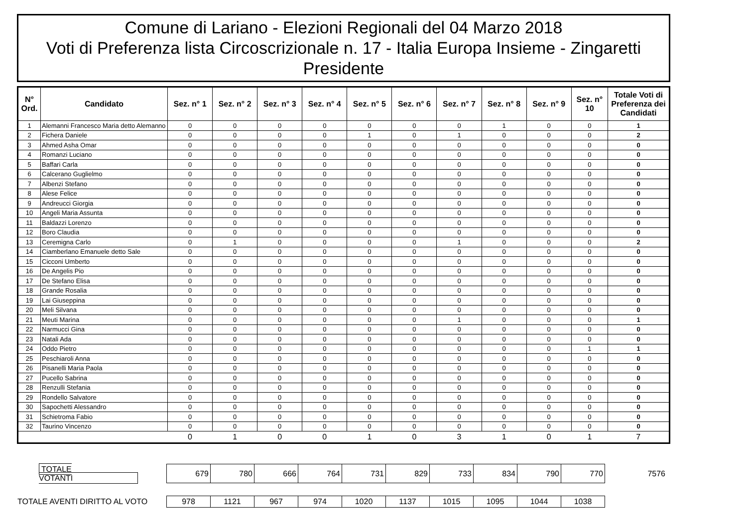Comune di Lariano - Elezioni Regionali del 04 Marzo 2018
Voti di Preferenza lista Circoscrizionale n. 17 - Italia Europa Insieme - Zingaretti
Presidente
| N° Ord. | Candidato | Sez. n° 1 | Sez. n° 2 | Sez. n° 3 | Sez. n° 4 | Sez. n° 5 | Sez. n° 6 | Sez. n° 7 | Sez. n° 8 | Sez. n° 9 | Sez. n° 10 | Totale Voti di Preferenza dei Candidati |
| --- | --- | --- | --- | --- | --- | --- | --- | --- | --- | --- | --- | --- |
| 1 | Alemanni Francesco Maria detto Alemanno | 0 | 0 | 0 | 0 | 0 | 0 | 0 | 1 | 0 | 0 | 1 |
| 2 | Fichera Daniele | 0 | 0 | 0 | 0 | 1 | 0 | 1 | 0 | 0 | 0 | 2 |
| 3 | Ahmed Asha Omar | 0 | 0 | 0 | 0 | 0 | 0 | 0 | 0 | 0 | 0 | 0 |
| 4 | Romanzi Luciano | 0 | 0 | 0 | 0 | 0 | 0 | 0 | 0 | 0 | 0 | 0 |
| 5 | Baffari Carla | 0 | 0 | 0 | 0 | 0 | 0 | 0 | 0 | 0 | 0 | 0 |
| 6 | Calcerano Guglielmo | 0 | 0 | 0 | 0 | 0 | 0 | 0 | 0 | 0 | 0 | 0 |
| 7 | Albenzi Stefano | 0 | 0 | 0 | 0 | 0 | 0 | 0 | 0 | 0 | 0 | 0 |
| 8 | Alese Felice | 0 | 0 | 0 | 0 | 0 | 0 | 0 | 0 | 0 | 0 | 0 |
| 9 | Andreucci Giorgia | 0 | 0 | 0 | 0 | 0 | 0 | 0 | 0 | 0 | 0 | 0 |
| 10 | Angeli Maria Assunta | 0 | 0 | 0 | 0 | 0 | 0 | 0 | 0 | 0 | 0 | 0 |
| 11 | Baldazzi Lorenzo | 0 | 0 | 0 | 0 | 0 | 0 | 0 | 0 | 0 | 0 | 0 |
| 12 | Boro Claudia | 0 | 0 | 0 | 0 | 0 | 0 | 0 | 0 | 0 | 0 | 0 |
| 13 | Ceremigna Carlo | 0 | 1 | 0 | 0 | 0 | 0 | 1 | 0 | 0 | 0 | 2 |
| 14 | Ciamberlano Emanuele detto Sale | 0 | 0 | 0 | 0 | 0 | 0 | 0 | 0 | 0 | 0 | 0 |
| 15 | Cicconi Umberto | 0 | 0 | 0 | 0 | 0 | 0 | 0 | 0 | 0 | 0 | 0 |
| 16 | De Angelis Pio | 0 | 0 | 0 | 0 | 0 | 0 | 0 | 0 | 0 | 0 | 0 |
| 17 | De Stefano Elisa | 0 | 0 | 0 | 0 | 0 | 0 | 0 | 0 | 0 | 0 | 0 |
| 18 | Grande Rosalia | 0 | 0 | 0 | 0 | 0 | 0 | 0 | 0 | 0 | 0 | 0 |
| 19 | Lai Giuseppina | 0 | 0 | 0 | 0 | 0 | 0 | 0 | 0 | 0 | 0 | 0 |
| 20 | Meli Silvana | 0 | 0 | 0 | 0 | 0 | 0 | 0 | 0 | 0 | 0 | 0 |
| 21 | Meuti Marina | 0 | 0 | 0 | 0 | 0 | 0 | 1 | 0 | 0 | 0 | 1 |
| 22 | Narmucci Gina | 0 | 0 | 0 | 0 | 0 | 0 | 0 | 0 | 0 | 0 | 0 |
| 23 | Natali Ada | 0 | 0 | 0 | 0 | 0 | 0 | 0 | 0 | 0 | 0 | 0 |
| 24 | Oddo Pietro | 0 | 0 | 0 | 0 | 0 | 0 | 0 | 0 | 0 | 1 | 1 |
| 25 | Peschiaroli Anna | 0 | 0 | 0 | 0 | 0 | 0 | 0 | 0 | 0 | 0 | 0 |
| 26 | Pisanelli Maria Paola | 0 | 0 | 0 | 0 | 0 | 0 | 0 | 0 | 0 | 0 | 0 |
| 27 | Pucello Sabrina | 0 | 0 | 0 | 0 | 0 | 0 | 0 | 0 | 0 | 0 | 0 |
| 28 | Renzulli Stefania | 0 | 0 | 0 | 0 | 0 | 0 | 0 | 0 | 0 | 0 | 0 |
| 29 | Rondello Salvatore | 0 | 0 | 0 | 0 | 0 | 0 | 0 | 0 | 0 | 0 | 0 |
| 30 | Sapochetti Alessandro | 0 | 0 | 0 | 0 | 0 | 0 | 0 | 0 | 0 | 0 | 0 |
| 31 | Schietroma Fabio | 0 | 0 | 0 | 0 | 0 | 0 | 0 | 0 | 0 | 0 | 0 |
| 32 | Taurino Vincenzo | 0 | 0 | 0 | 0 | 0 | 0 | 0 | 0 | 0 | 0 | 0 |
| | | 0 | 1 | 0 | 0 | 1 | 0 | 3 | 1 | 0 | 1 | 7 |
| TOTALE VOTANTI | 679 | 780 | 666 | 764 | 731 | 829 | 733 | 834 | 790 | 770 | 7576 |
| TOTALE AVENTI DIRITTO AL VOTO | 978 | 1121 | 967 | 974 | 1020 | 1137 | 1015 | 1095 | 1044 | 1038 | |